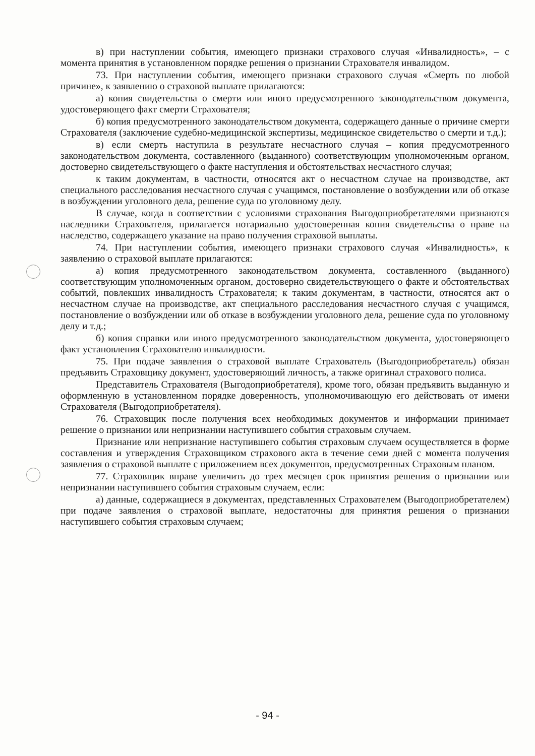в) при наступлении события, имеющего признаки страхового случая «Инвалидность», – с момента принятия в установленном порядке решения о признании Страхователя инвалидом.
73. При наступлении события, имеющего признаки страхового случая «Смерть по любой причине», к заявлению о страховой выплате прилагаются:
а) копия свидетельства о смерти или иного предусмотренного законодательством документа, удостоверяющего факт смерти Страхователя;
б) копия предусмотренного законодательством документа, содержащего данные о причине смерти Страхователя (заключение судебно-медицинской экспертизы, медицинское свидетельство о смерти и т.д.);
в) если смерть наступила в результате несчастного случая – копия предусмотренного законодательством документа, составленного (выданного) соответствующим уполномоченным органом, достоверно свидетельствующего о факте наступления и обстоятельствах несчастного случая;
к таким документам, в частности, относятся акт о несчастном случае на производстве, акт специального расследования несчастного случая с учащимся, постановление о возбуждении или об отказе в возбуждении уголовного дела, решение суда по уголовному делу.
В случае, когда в соответствии с условиями страхования Выгодоприобретателями признаются наследники Страхователя, прилагается нотариально удостоверенная копия свидетельства о праве на наследство, содержащего указание на право получения страховой выплаты.
74. При наступлении события, имеющего признаки страхового случая «Инвалидность», к заявлению о страховой выплате прилагаются:
а) копия предусмотренного законодательством документа, составленного (выданного) соответствующим уполномоченным органом, достоверно свидетельствующего о факте и обстоятельствах событий, повлекших инвалидность Страхователя; к таким документам, в частности, относятся акт о несчастном случае на производстве, акт специального расследования несчастного случая с учащимся, постановление о возбуждении или об отказе в возбуждении уголовного дела, решение суда по уголовному делу и т.д.;
б) копия справки или иного предусмотренного законодательством документа, удостоверяющего факт установления Страхователю инвалидности.
75. При подаче заявления о страховой выплате Страхователь (Выгодоприобретатель) обязан предъявить Страховщику документ, удостоверяющий личность, а также оригинал страхового полиса.
Представитель Страхователя (Выгодоприобретателя), кроме того, обязан предъявить выданную и оформленную в установленном порядке доверенность, уполномочивающую его действовать от имени Страхователя (Выгодоприобретателя).
76. Страховщик после получения всех необходимых документов и информации принимает решение о признании или непризнании наступившего события страховым случаем.
Признание или непризнание наступившего события страховым случаем осуществляется в форме составления и утверждения Страховщиком страхового акта в течение семи дней с момента получения заявления о страховой выплате с приложением всех документов, предусмотренных Страховым планом.
77. Страховщик вправе увеличить до трех месяцев срок принятия решения о признании или непризнании наступившего события страховым случаем, если:
а) данные, содержащиеся в документах, представленных Страхователем (Выгодоприобретателем) при подаче заявления о страховой выплате, недостаточны для принятия решения о признании наступившего события страховым случаем;
- 94 -